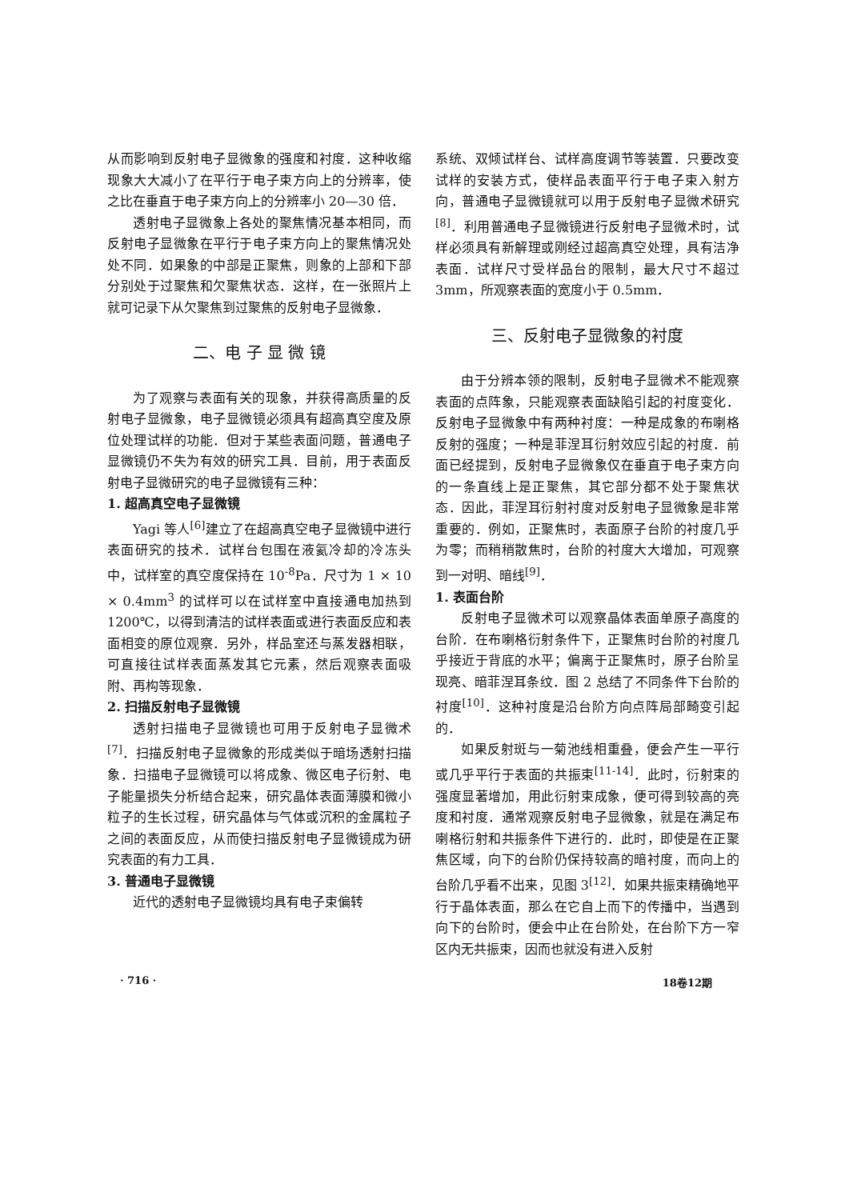从而影响到反射电子显微象的强度和衬度．这种收缩现象大大减小了在平行于电子束方向上的分辨率，使之比在垂直于电子束方向上的分辨率小 20—30 倍．
透射电子显微象上各处的聚焦情况基本相同，而反射电子显微象在平行于电子束方向上的聚焦情况处处不同．如果象的中部是正聚焦，则象的上部和下部分别处于过聚焦和欠聚焦状态．这样，在一张照片上就可记录下从欠聚焦到过聚焦的反射电子显微象．
二、电 子 显 微 镜
为了观察与表面有关的现象，并获得高质量的反射电子显微象，电子显微镜必须具有超高真空度及原位处理试样的功能．但对于某些表面问题，普通电子显微镜仍不失为有效的研究工具．目前，用于表面反射电子显微研究的电子显微镜有三种：
1. 超高真空电子显微镜
Yagi 等人<sup>[6]</sup>建立了在超高真空电子显微镜中进行表面研究的技术．试样台包围在液氦冷却的冷冻头中，试样室的真空度保持在 10<sup>-8</sup>Pa．尺寸为 1 × 10 × 0.4mm<sup>3</sup> 的试样可以在试样室中直接通电加热到 1200℃，以得到清洁的试样表面或进行表面反应和表面相变的原位观察．另外，样品室还与蒸发器相联，可直接往试样表面蒸发其它元素，然后观察表面吸附、再构等现象．
2. 扫描反射电子显微镜
透射扫描电子显微镜也可用于反射电子显微术<sup>[7]</sup>．扫描反射电子显微象的形成类似于暗场透射扫描象．扫描电子显微镜可以将成象、微区电子衍射、电子能量损失分析结合起来，研究晶体表面薄膜和微小粒子的生长过程，研究晶体与气体或沉积的金属粒子之间的表面反应，从而使扫描反射电子显微镜成为研究表面的有力工具．
3. 普通电子显微镜
近代的透射电子显微镜均具有电子束偏转
系统、双倾试样台、试样高度调节等装置．只要改变试样的安装方式，使样品表面平行于电子束入射方向，普通电子显微镜就可以用于反射电子显微术研究<sup>[8]</sup>．利用普通电子显微镜进行反射电子显微术时，试样必须具有新解理或刚经过超高真空处理，具有洁净表面．试样尺寸受样品台的限制，最大尺寸不超过 3mm，所观察表面的宽度小于 0.5mm．
三、反射电子显微象的衬度
由于分辨本领的限制，反射电子显微术不能观察表面的点阵象，只能观察表面缺陷引起的衬度变化．反射电子显微象中有两种衬度：一种是成象的布喇格反射的强度；一种是菲涅耳衍射效应引起的衬度．前面已经提到，反射电子显微象仅在垂直于电子束方向的一条直线上是正聚焦，其它部分都不处于聚焦状态．因此，菲涅耳衍射衬度对反射电子显微象是非常重要的．例如，正聚焦时，表面原子台阶的衬度几乎为零；而稍稍散焦时，台阶的衬度大大增加，可观察到一对明、暗线<sup>[9]</sup>．
1. 表面台阶
反射电子显微术可以观察晶体表面单原子高度的台阶．在布喇格衍射条件下，正聚焦时台阶的衬度几乎接近于背底的水平；偏离于正聚焦时，原子台阶呈现亮、暗菲涅耳条纹．图 2 总结了不同条件下台阶的衬度<sup>[10]</sup>．这种衬度是沿台阶方向点阵局部畸变引起的．
如果反射斑与一菊池线相重叠，便会产生一平行或几乎平行于表面的共振束<sup>[11-14]</sup>．此时，衍射束的强度显著增加，用此衍射束成象，便可得到较高的亮度和衬度．通常观察反射电子显微象，就是在满足布喇格衍射和共振条件下进行的．此时，即使是在正聚焦区域，向下的台阶仍保持较高的暗衬度，而向上的台阶几乎看不出来，见图 3<sup>[12]</sup>．如果共振束精确地平行于晶体表面，那么在它自上而下的传播中，当遇到向下的台阶时，便会中止在台阶处，在台阶下方一窄区内无共振束，因而也就没有进入反射
· 716 · 18卷12期